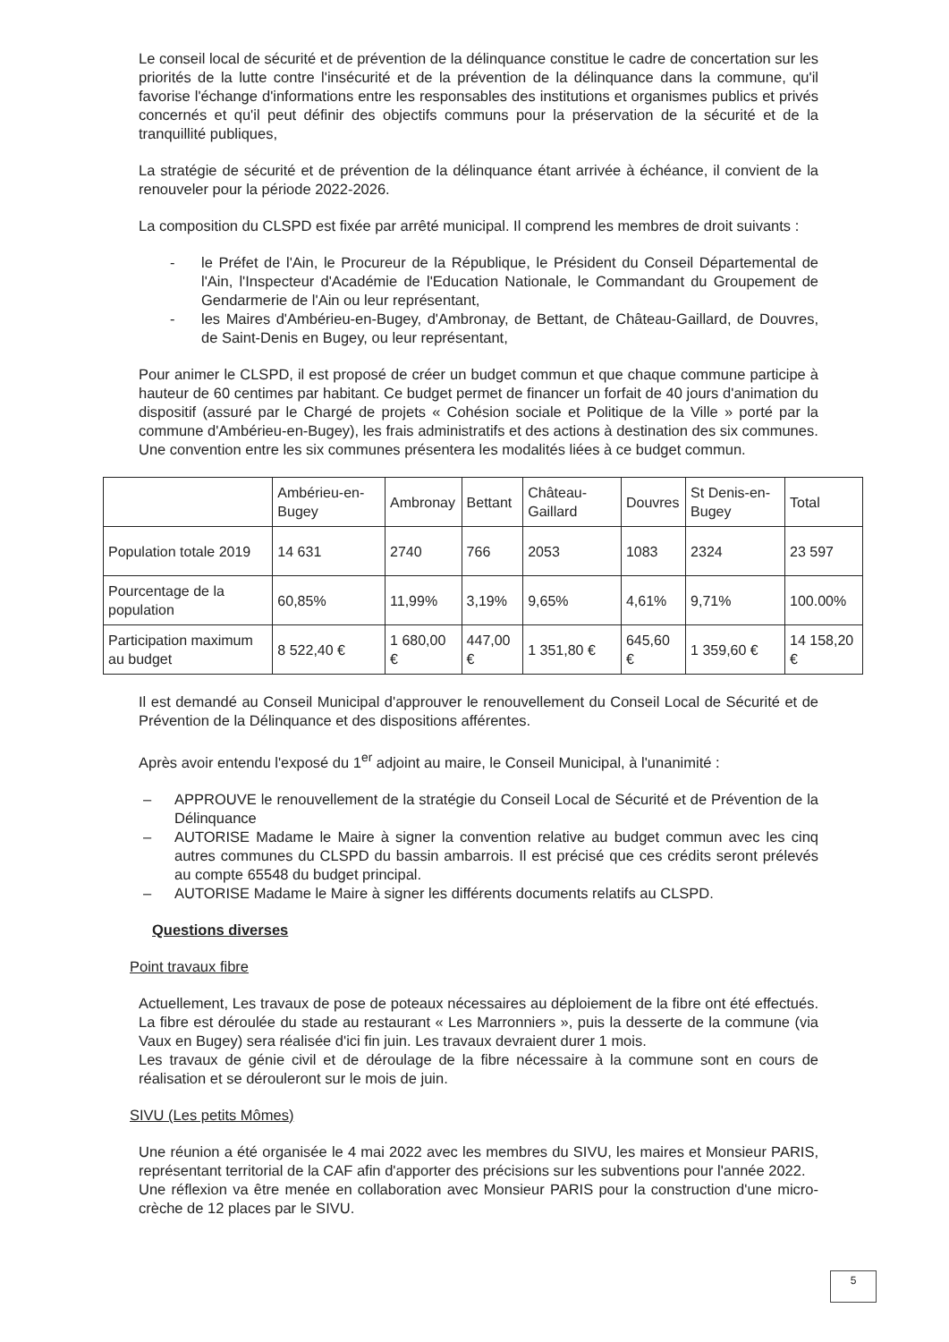Le conseil local de sécurité et de prévention de la délinquance constitue le cadre de concertation sur les priorités de la lutte contre l'insécurité et de la prévention de la délinquance dans la commune, qu'il favorise l'échange d'informations entre les responsables des institutions et organismes publics et privés concernés et qu'il peut définir des objectifs communs pour la préservation de la sécurité et de la tranquillité publiques,
La stratégie de sécurité et de prévention de la délinquance étant arrivée à échéance, il convient de la renouveler pour la période 2022-2026.
La composition du CLSPD est fixée par arrêté municipal. Il comprend les membres de droit suivants :
- le Préfet de l'Ain, le Procureur de la République, le Président du Conseil Départemental de l'Ain, l'Inspecteur d'Académie de l'Education Nationale, le Commandant du Groupement de Gendarmerie de l'Ain ou leur représentant,
- les Maires d'Ambérieu-en-Bugey, d'Ambronay, de Bettant, de Château-Gaillard, de Douvres, de Saint-Denis en Bugey, ou leur représentant,
Pour animer le CLSPD, il est proposé de créer un budget commun et que chaque commune participe à hauteur de 60 centimes par habitant. Ce budget permet de financer un forfait de 40 jours d'animation du dispositif (assuré par le Chargé de projets « Cohésion sociale et Politique de la Ville » porté par la commune d'Ambérieu-en-Bugey), les frais administratifs et des actions à destination des six communes.
Une convention entre les six communes présentera les modalités liées à ce budget commun.
| | Ambérieu-en-Bugey | Ambronay | Bettant | Château-Gaillard | Douvres | St Denis-en-Bugey | Total |
| Population totale 2019 | 14 631 | 2740 | 766 | 2053 | 1083 | 2324 | 23 597 |
| Pourcentage de la population | 60,85% | 11,99% | 3,19% | 9,65% | 4,61% | 9,71% | 100.00% |
| Participation maximum au budget | 8 522,40 € | 1 680,00 € | 447,00 € | 1 351,80 € | 645,60 € | 1 359,60 € | 14 158,20 € |
Il est demandé au Conseil Municipal d'approuver le renouvellement du Conseil Local de Sécurité et de Prévention de la Délinquance et des dispositions afférentes.
Après avoir entendu l'exposé du 1<sup>er</sup> adjoint au maire, le Conseil Municipal, à l'unanimité :
– APPROUVE le renouvellement de la stratégie du Conseil Local de Sécurité et de Prévention de la Délinquance
– AUTORISE Madame le Maire à signer la convention relative au budget commun avec les cinq autres communes du CLSPD du bassin ambarrois. Il est précisé que ces crédits seront prélevés au compte 65548 du budget principal.
– AUTORISE Madame le Maire à signer les différents documents relatifs au CLSPD.
Questions diverses
Point travaux fibre
Actuellement, Les travaux de pose de poteaux nécessaires au déploiement de la fibre ont été effectués. La fibre est déroulée du stade au restaurant « Les Marronniers », puis la desserte de la commune (via Vaux en Bugey) sera réalisée d'ici fin juin. Les travaux devraient durer 1 mois.
Les travaux de génie civil et de déroulage de la fibre nécessaire à la commune sont en cours de réalisation et se dérouleront sur le mois de juin.
SIVU (Les petits Mômes)
Une réunion a été organisée le 4 mai 2022 avec les membres du SIVU, les maires et Monsieur PARIS, représentant territorial de la CAF afin d'apporter des précisions sur les subventions pour l'année 2022.
Une réflexion va être menée en collaboration avec Monsieur PARIS pour la construction d'une micro-crèche de 12 places par le SIVU.
5